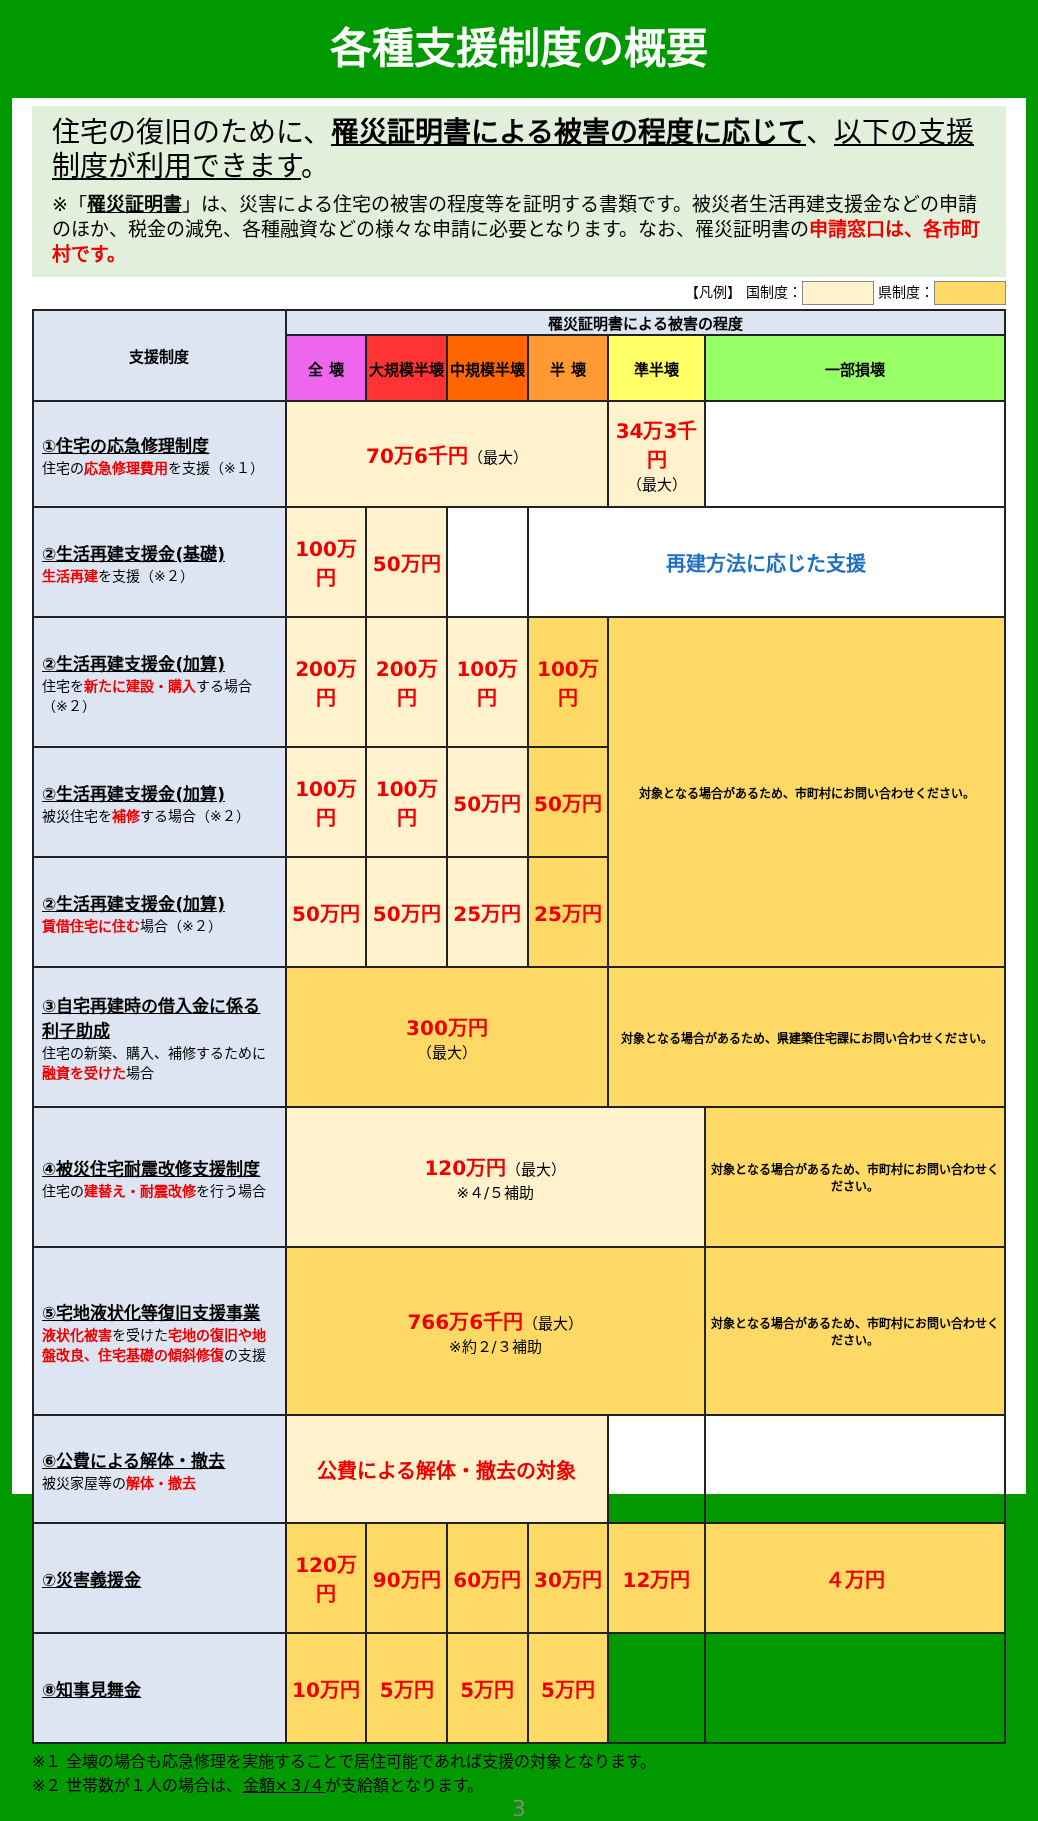各種支援制度の概要
住宅の復旧のために、罹災証明書による被害の程度に応じて、以下の支援制度が利用できます。
※「罹災証明書」は、災害による住宅の被害の程度等を証明する書類です。被災者生活再建支援金などの申請のほか、税金の減免、各種融資などの様々な申請に必要となります。なお、罹災証明書の申請窓口は、各市町村です。
【凡例】 国制度： 県制度：
| 支援制度 | 罹災証明書による被害の程度 | | | | | |
| --- | --- | --- | --- | --- | --- | --- |
| | 全 壊 | 大規模半壊 | 中規模半壊 | 半 壊 | 準半壊 | 一部損壊 |
| ①住宅の応急修理制度 住宅の 応急修理費用 を支援（※１） | 70万6千円 （最大） | | | | 34万3千円 （最大） | |
| ②生活再建支援金(基礎) 生活再建 を支援（※２） | 100万円 | 50万円 | | 再建方法に応じた支援 | | |
| ②生活再建支援金(加算) 住宅を 新たに建設・購入 する場合（※２） | 200万円 | 200万円 | 100万円 | 100万円 | 対象となる場合があるため、市町村にお問い合わせください。 | |
| ②生活再建支援金(加算) 被災住宅を 補修 する場合（※２） | 100万円 | 100万円 | 50万円 | 50万円 | | |
| ②生活再建支援金(加算) 賃借住宅に住む 場合（※２） | 50万円 | 50万円 | 25万円 | 25万円 | | |
| ③自宅再建時の借入金に係る利子助成 住宅の新築、購入、補修するために 融資を受けた 場合 | 300万円 （最大） | | | | 対象となる場合があるため、県建築住宅課にお問い合わせください。 | |
| ④被災住宅耐震改修支援制度 住宅の 建替え・耐震改修 を行う場合 | 120万円 （最大） ※４/５補助 | | | | | 対象となる場合があるため、市町村にお問い合わせください。 |
| ⑤宅地液状化等復旧支援事業 液状化被害 を受けた 宅地の復旧や地盤改良、住宅基礎の傾斜修復 の支援 | 766万6千円 （最大） ※約２/３補助 | | | | | 対象となる場合があるため、市町村にお問い合わせください。 |
| ⑥公費による解体・撤去 被災家屋等の 解体・撤去 | 公費による解体・撤去の対象 | | | | | |
| ⑦災害義援金 | 120万円 | 90万円 | 60万円 | 30万円 | 12万円 | ４万円 |
| ⑧知事見舞金 | 10万円 | 5万円 | 5万円 | 5万円 | | |
※１ 全壊の場合も応急修理を実施することで居住可能であれば支援の対象となります。
※２ 世帯数が１人の場合は、金額×３/４が支給額となります。
3